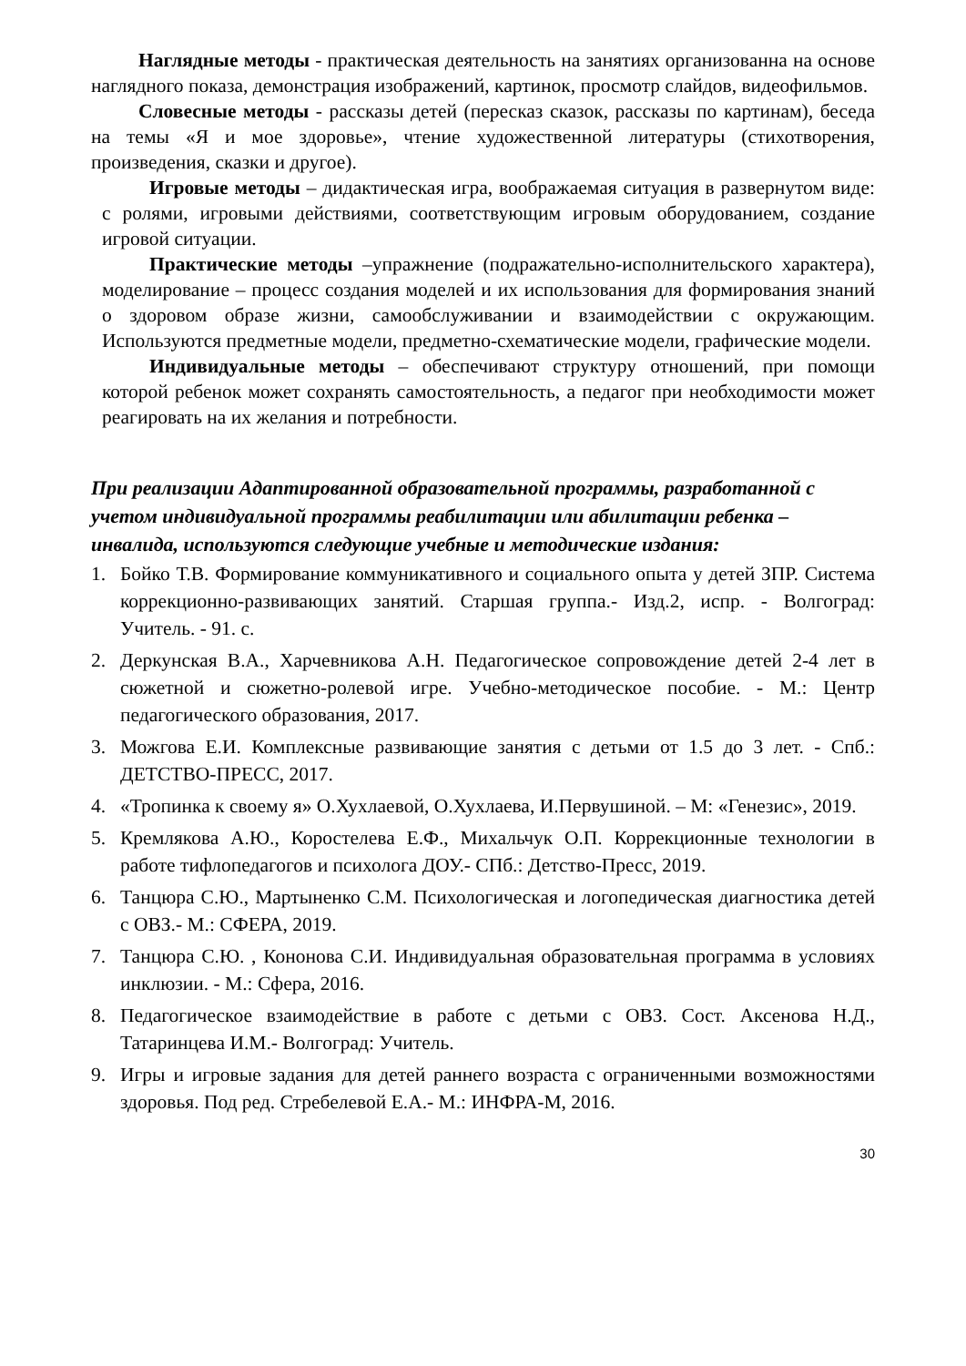Наглядные методы - практическая деятельность на занятиях организованна на основе наглядного показа, демонстрация изображений, картинок, просмотр слайдов, видеофильмов.
Словесные методы - рассказы детей (пересказ сказок, рассказы по картинам), беседа на темы «Я и мое здоровье», чтение художественной литературы (стихотворения, произведения, сказки и другое).
Игровые методы – дидактическая игра, воображаемая ситуация в развернутом виде: с ролями, игровыми действиями, соответствующим игровым оборудованием, создание игровой ситуации.
Практические методы –упражнение (подражательно-исполнительского характера), моделирование – процесс создания моделей и их использования для формирования знаний о здоровом образе жизни, самообслуживании и взаимодействии с окружающим. Используются предметные модели, предметно-схематические модели, графические модели.
Индивидуальные методы – обеспечивают структуру отношений, при помощи которой ребенок может сохранять самостоятельность, а педагог при необходимости может реагировать на их желания и потребности.
При реализации Адаптированной образовательной программы, разработанной с учетом индивидуальной программы реабилитации или абилитации ребенка – инвалида, используются следующие учебные и методические издания:
1. Бойко Т.В. Формирование коммуникативного и социального опыта у детей ЗПР. Система коррекционно-развивающих занятий. Старшая группа.- Изд.2, испр. - Волгоград: Учитель. - 91. с.
2. Деркунская В.А., Харчевникова А.Н. Педагогическое сопровождение детей 2-4 лет в сюжетной и сюжетно-ролевой игре. Учебно-методическое пособие. - М.: Центр педагогического образования, 2017.
3. Можгова Е.И. Комплексные развивающие занятия с детьми от 1.5 до 3 лет. - Спб.: ДЕТСТВО-ПРЕСС, 2017.
4. «Тропинка к своему я» О.Хухлаевой, О.Хухлаева, И.Первушиной. – М: «Генезис», 2019.
5. Кремлякова А.Ю., Коростелева Е.Ф., Михальчук О.П. Коррекционные технологии в работе тифлопедагогов и психолога ДОУ.- СПб.: Детство-Пресс, 2019.
6. Танцюра С.Ю., Мартыненко С.М. Психологическая и логопедическая диагностика детей с ОВЗ.- М.: СФЕРА, 2019.
7. Танцюра С.Ю. , Кононова С.И. Индивидуальная образовательная программа в условиях инклюзии. - М.: Сфера, 2016.
8. Педагогическое взаимодействие в работе с детьми с ОВЗ. Сост. Аксенова Н.Д., Татаринцева И.М.- Волгоград: Учитель.
9. Игры и игровые задания для детей раннего возраста с ограниченными возможностями здоровья. Под ред. Стребелевой Е.А.- М.: ИНФРА-М, 2016.
30